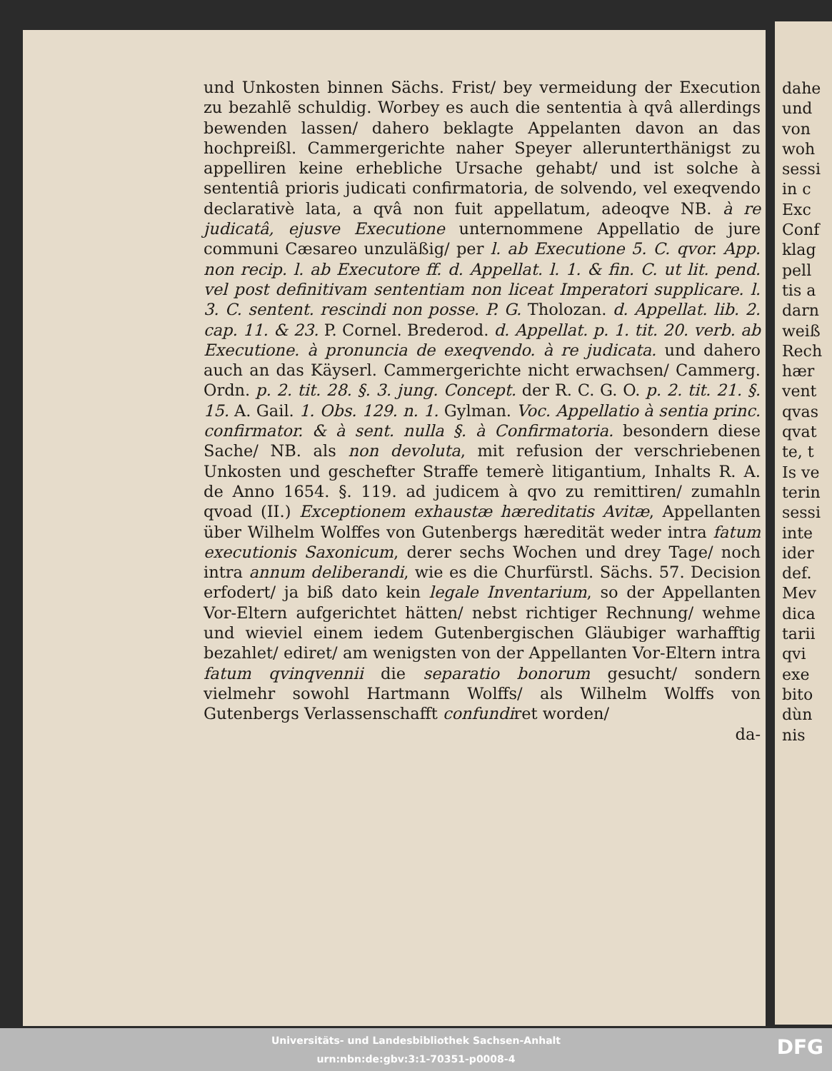und Unkosten binnen Sächs. Frist/ bey vermeidung der Execution zu bezahlẽ schuldig. Worbey es auch die sententia à qvâ allerdings bewenden lassen/ dahero beklagte Appelanten davon an das hochpreißl. Cammergerichte naher Speyer allerunterthänigst zu appelliren keine erhebliche Ursache gehabt/ und ist solche à sententiâ prioris judicati confirmatoria, de solvendo, vel exeqvendo declarativè lata, a qvâ non fuit appellatum, adeoqve NB. à re judicatâ, ejusve Executione unternommene Appellatio de jure communi Cæsareo unzuläßig/ per l. ab Executione 5. C. qvor. App. non recip. l. ab Executore ff. d. Appellat. l. 1. & fin. C. ut lit. pend. vel post definitivam sententiam non liceat Imperatori supplicare. l. 3. C. sentent. rescindi non posse. P. G. Tholozan. d. Appellat. lib. 2. cap. 11. & 23. P. Cornel. Brederod. d. Appellat. p. 1. tit. 20. verb. ab Executione. à pronuncia de exeqvendo. à re judicata. und dahero auch an das Käyserl. Cammergerichte nicht erwachsen/ Cammerg. Ordn. p. 2. tit. 28. §. 3. jung. Concept. der R. C. G. O. p. 2. tit. 21. §. 15. A. Gail. 1. Obs. 129. n. 1. Gylman. Voc. Appellatio à sentia princ. confirmator. & à sent. nulla §. à Confirmatoria. besondern diese Sache/ NB. als non devoluta, mit refusion der verschriebenen Unkosten und geschefter Straffe temerè litigantium, Inhalts R. A. de Anno 1654. §. 119. ad judicem à qvo zu remittiren/ zumahln qvoad (II.) Exceptionem exhaustæ hæreditatis Avitæ, Appellanten über Wilhelm Wolffes von Gutenbergs hæredität weder intra fatum executionis Saxonicum, derer sechs Wochen und drey Tage/ noch intra annum deliberandi, wie es die Churfürstl. Sächs. 57. Decision erfodert/ ja biß dato kein legale Inventarium, so der Appellanten Vor-Eltern aufgerichtet hätten/ nebst richtiger Rechnung/ wehme und wieviel einem iedem Gutenbergischen Gläubiger warhafftig bezahlet/ ediret/ am wenigsten von der Appellanten Vor-Eltern intra fatum qvinqvennii die separatio bonorum gesucht/ sondern vielmehr sowohl Hartmann Wolffs/ als Wilhelm Wolffs von Gutenbergs Verlassenschafft confundiret worden/
da-
dahe
und
von
woh
sessi
in c
Exc
Conf
klag
pell
tis a
darn
weiß
Rech
hær
vent
qvas
qvat
te, t
Is ve
terin
sessi
inte
ider
def.
Mev
dica
tarii
qvi
exe
bito
dùn
nis
Universitäts- und Landesbibliothek Sachsen-Anhalt
urn:nbn:de:gbv:3:1-70351-p0008-4
DFG